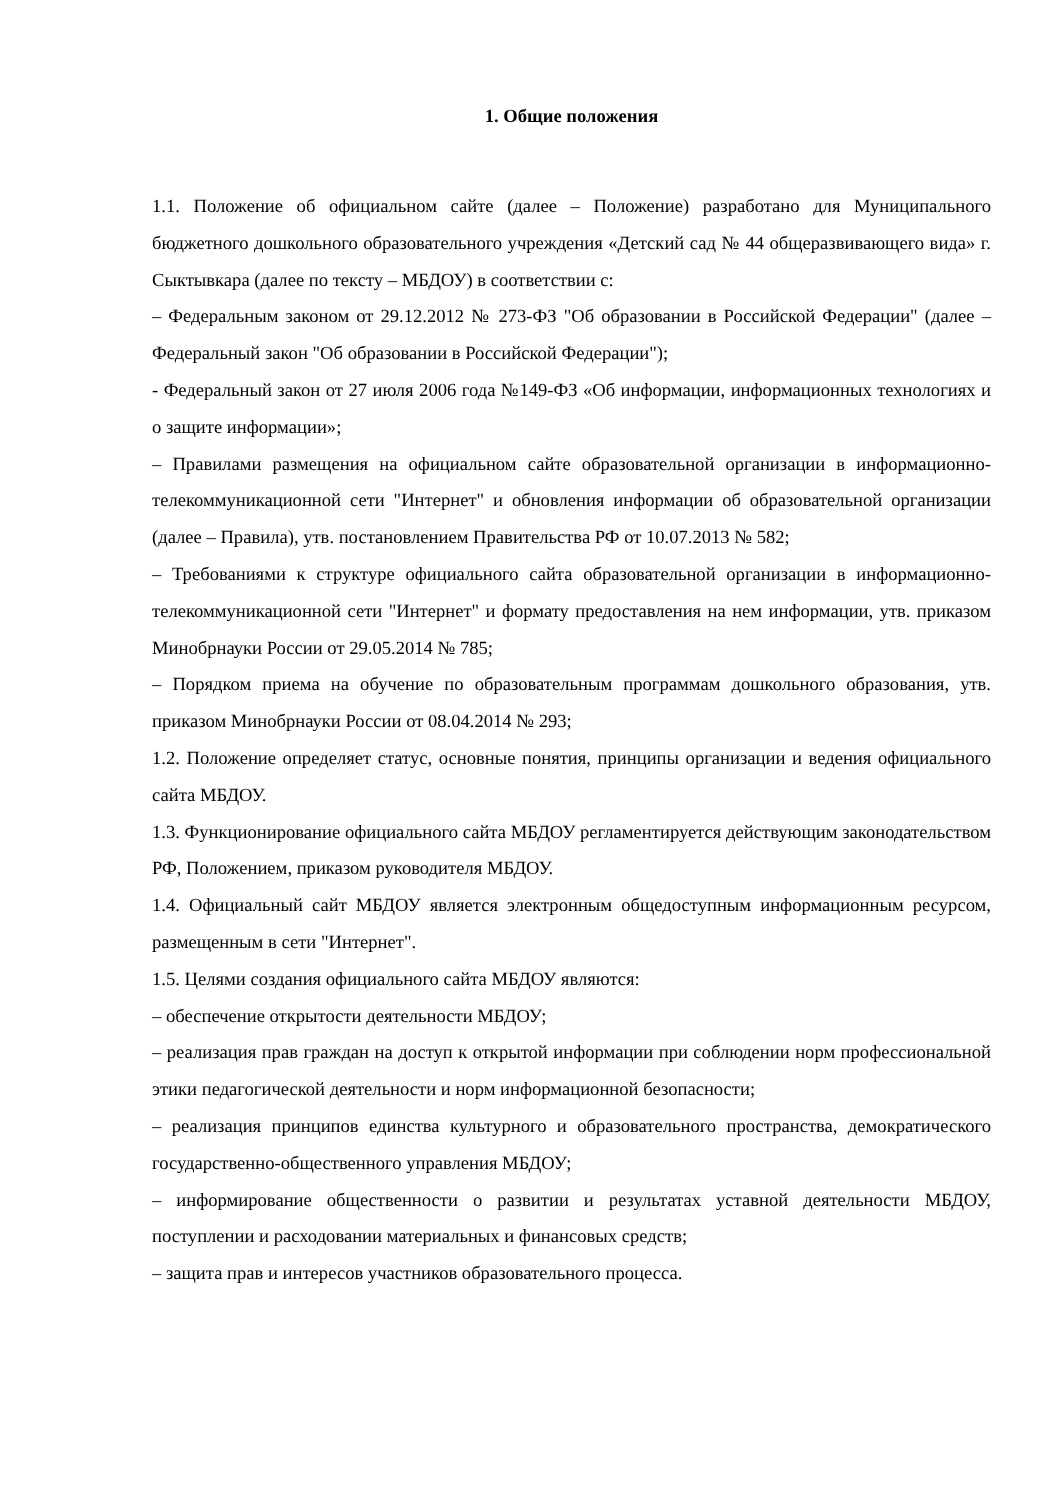1. Общие положения
1.1. Положение об официальном сайте (далее – Положение) разработано для Муниципального бюджетного дошкольного образовательного учреждения «Детский сад № 44 общеразвивающего вида» г. Сыктывкара (далее по тексту – МБДОУ) в соответствии с:
– Федеральным законом от 29.12.2012 № 273-ФЗ "Об образовании в Российской Федерации" (далее – Федеральный закон "Об образовании в Российской Федерации");
- Федеральный закон от 27 июля 2006 года №149-ФЗ «Об информации, информационных технологиях и о защите информации»;
– Правилами размещения на официальном сайте образовательной организации в информационно-телекоммуникационной сети "Интернет" и обновления информации об образовательной организации (далее – Правила), утв. постановлением Правительства РФ от 10.07.2013 № 582;
– Требованиями к структуре официального сайта образовательной организации в информационно-телекоммуникационной сети "Интернет" и формату предоставления на нем информации, утв. приказом Минобрнауки России от 29.05.2014 № 785;
– Порядком приема на обучение по образовательным программам дошкольного образования, утв. приказом Минобрнауки России от 08.04.2014 № 293;
1.2. Положение определяет статус, основные понятия, принципы организации и ведения официального сайта МБДОУ.
1.3. Функционирование официального сайта МБДОУ регламентируется действующим законодательством РФ, Положением, приказом руководителя МБДОУ.
1.4. Официальный сайт МБДОУ является электронным общедоступным информационным ресурсом, размещенным в сети "Интернет".
1.5. Целями создания официального сайта МБДОУ являются:
– обеспечение открытости деятельности МБДОУ;
– реализация прав граждан на доступ к открытой информации при соблюдении норм профессиональной этики педагогической деятельности и норм информационной безопасности;
– реализация принципов единства культурного и образовательного пространства, демократического государственно-общественного управления МБДОУ;
– информирование общественности о развитии и результатах уставной деятельности МБДОУ, поступлении и расходовании материальных и финансовых средств;
– защита прав и интересов участников образовательного процесса.